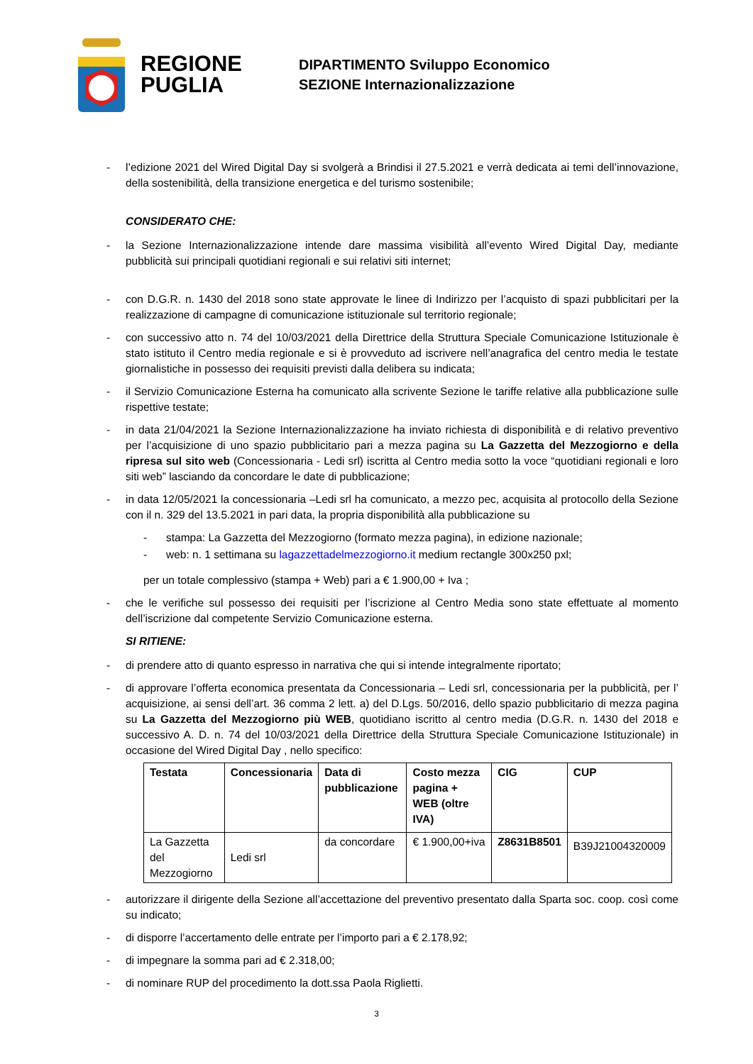REGIONE
PUGLIA
DIPARTIMENTO Sviluppo Economico
SEZIONE Internazionalizzazione
- l’edizione 2021 del Wired Digital Day si svolgerà a Brindisi il 27.5.2021 e verrà dedicata ai temi dell’innovazione, della sostenibilità, della transizione energetica e del turismo sostenibile;
CONSIDERATO CHE:
- la Sezione Internazionalizzazione intende dare massima visibilità all’evento Wired Digital Day, mediante pubblicità sui principali quotidiani regionali e sui relativi siti internet;
- con D.G.R. n. 1430 del 2018 sono state approvate le linee di Indirizzo per l’acquisto di spazi pubblicitari per la realizzazione di campagne di comunicazione istituzionale sul territorio regionale;
- con successivo atto n. 74 del 10/03/2021 della Direttrice della Struttura Speciale Comunicazione Istituzionale è stato istituto il Centro media regionale e si è provveduto ad iscrivere nell’anagrafica del centro media le testate giornalistiche in possesso dei requisiti previsti dalla delibera su indicata;
- il Servizio Comunicazione Esterna ha comunicato alla scrivente Sezione le tariffe relative alla pubblicazione sulle rispettive testate;
- in data 21/04/2021 la Sezione Internazionalizzazione ha inviato richiesta di disponibilità e di relativo preventivo per l’acquisizione di uno spazio pubblicitario pari a mezza pagina su La Gazzetta del Mezzogiorno e della ripresa sul sito web (Concessionaria - Ledi srl) iscritta al Centro media sotto la voce “quotidiani regionali e loro siti web” lasciando da concordare le date di pubblicazione;
- in data 12/05/2021 la concessionaria –Ledi srl ha comunicato, a mezzo pec, acquisita al protocollo della Sezione con il n. 329 del 13.5.2021 in pari data, la propria disponibilità alla pubblicazione su
- stampa: La Gazzetta del Mezzogiorno (formato mezza pagina), in edizione nazionale;
- web: n. 1 settimana su lagazzettadelmezzogiorno.it medium rectangle 300x250 pxl;
per un totale complessivo (stampa + Web) pari a € 1.900,00 + Iva ;
- che le verifiche sul possesso dei requisiti per l’iscrizione al Centro Media sono state effettuate al momento dell’iscrizione dal competente Servizio Comunicazione esterna.
SI RITIENE:
- di prendere atto di quanto espresso in narrativa che qui si intende integralmente riportato;
- di approvare l’offerta economica presentata da Concessionaria – Ledi srl, concessionaria per la pubblicità, per l’ acquisizione, ai sensi dell’art. 36 comma 2 lett. a) del D.Lgs. 50/2016, dello spazio pubblicitario di mezza pagina su La Gazzetta del Mezzogiorno più WEB, quotidiano iscritto al centro media (D.G.R. n. 1430 del 2018 e successivo A. D. n. 74 del 10/03/2021 della Direttrice della Struttura Speciale Comunicazione Istituzionale) in occasione del Wired Digital Day , nello specifico:
| Testata | Concessionaria | Data di pubblicazione | Costo mezza pagina + WEB (oltre IVA) | CIG | CUP |
| --- | --- | --- | --- | --- | --- |
| La Gazzetta del Mezzogiorno | Ledi srl | da concordare | € 1.900,00+iva | Z8631B8501 | B39J21004320009 |
- autorizzare il dirigente della Sezione all’accettazione del preventivo presentato dalla Sparta soc. coop. così come su indicato;
- di disporre l’accertamento delle entrate per l’importo pari a € 2.178,92;
- di impegnare la somma pari ad € 2.318,00;
- di nominare RUP del procedimento la dott.ssa Paola Riglietti.
3